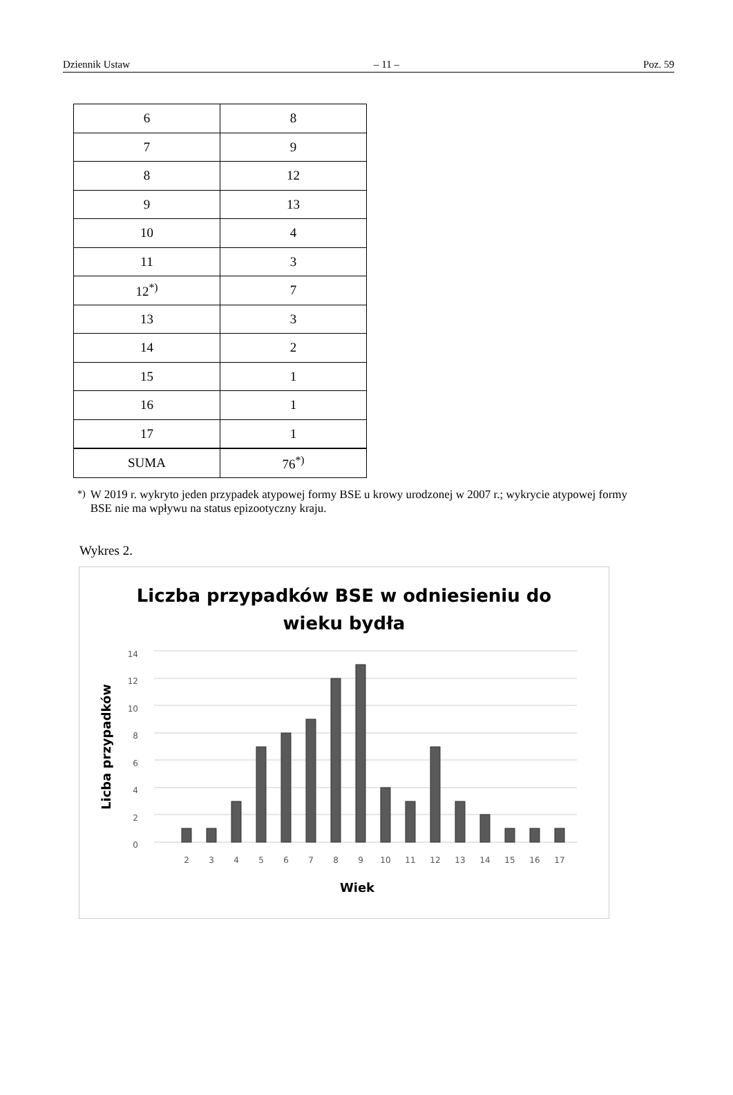Dziennik Ustaw – 11 – Poz. 59
| 6 | 8 |
| 7 | 9 |
| 8 | 12 |
| 9 | 13 |
| 10 | 4 |
| 11 | 3 |
| 12<sup>*)</sup> | 7 |
| 13 | 3 |
| 14 | 2 |
| 15 | 1 |
| 16 | 1 |
| 17 | 1 |
| SUMA | 76<sup>*)</sup> |
<sup>*)</sup> W 2019 r. wykryto jeden przypadek atypowej formy BSE u krowy urodzonej w 2007 r.; wykrycie atypowej formy BSE nie ma wpływu na status epizootyczny kraju.
Wykres 2.
Liczba przypadków BSE w odniesieniu do
wieku bydła
14
12
10
8
6
4
2
0
2
3
4
5
6
7
8
9
10
11
12
13
14
15
16
17
Wiek
Licba przypadków